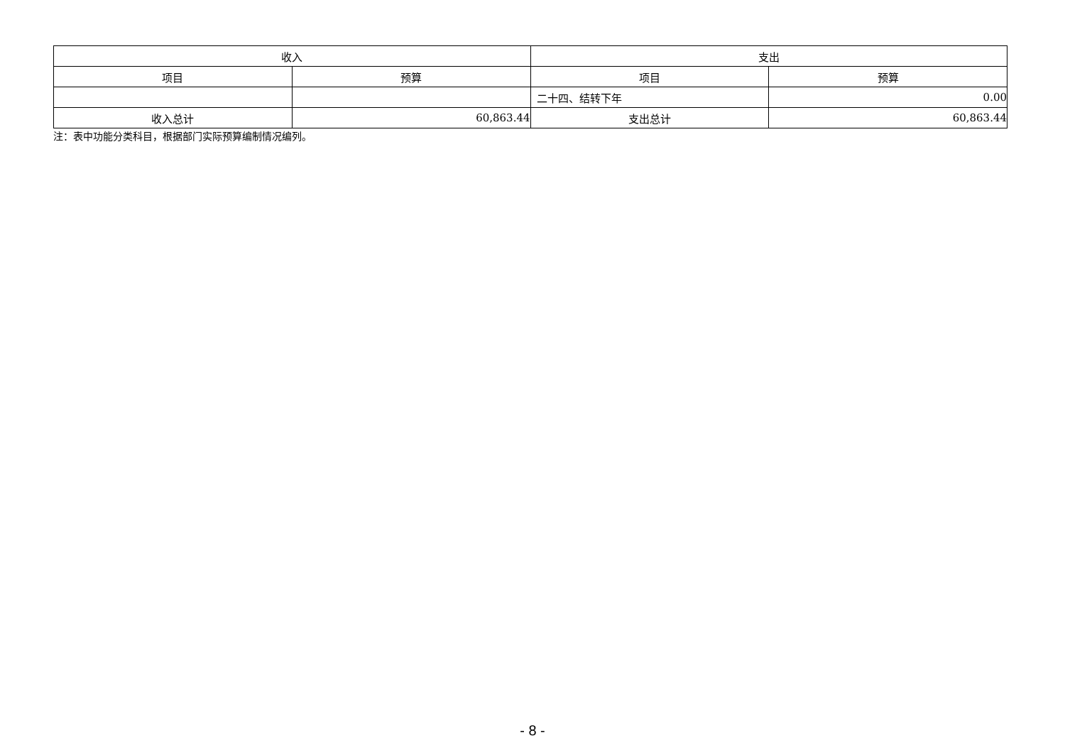| 收入 | | 支出 | |
| --- | --- | --- | --- |
| 项目 | 预算 | 项目 | 预算 |
| | | 二十四、结转下年 | 0.00 |
| 收入总计 | 60,863.44 | 支出总计 | 60,863.44 |
注：表中功能分类科目，根据部门实际预算编制情况编列。
- 8 -